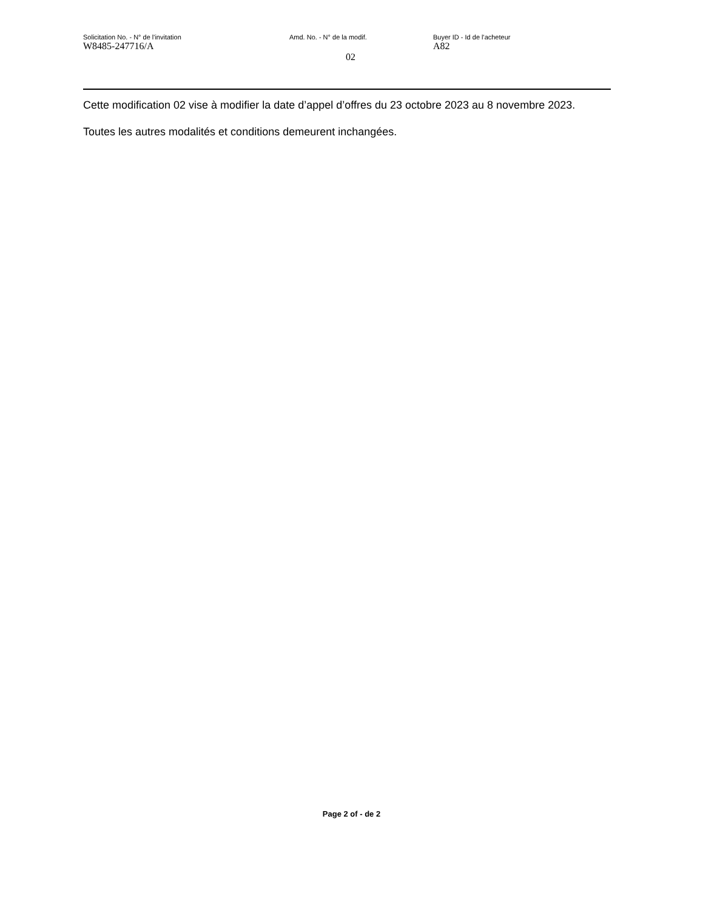Solicitation No. - N° de l'invitation
W8485-247716/A
Amd. No. - N° de la modif.
02
Buyer ID - Id de l'acheteur
A82
Cette modification 02 vise à modifier la date d’appel d’offres du 23 octobre 2023 au 8 novembre 2023.
Toutes les autres modalités et conditions demeurent inchangées.
Page 2 of - de 2